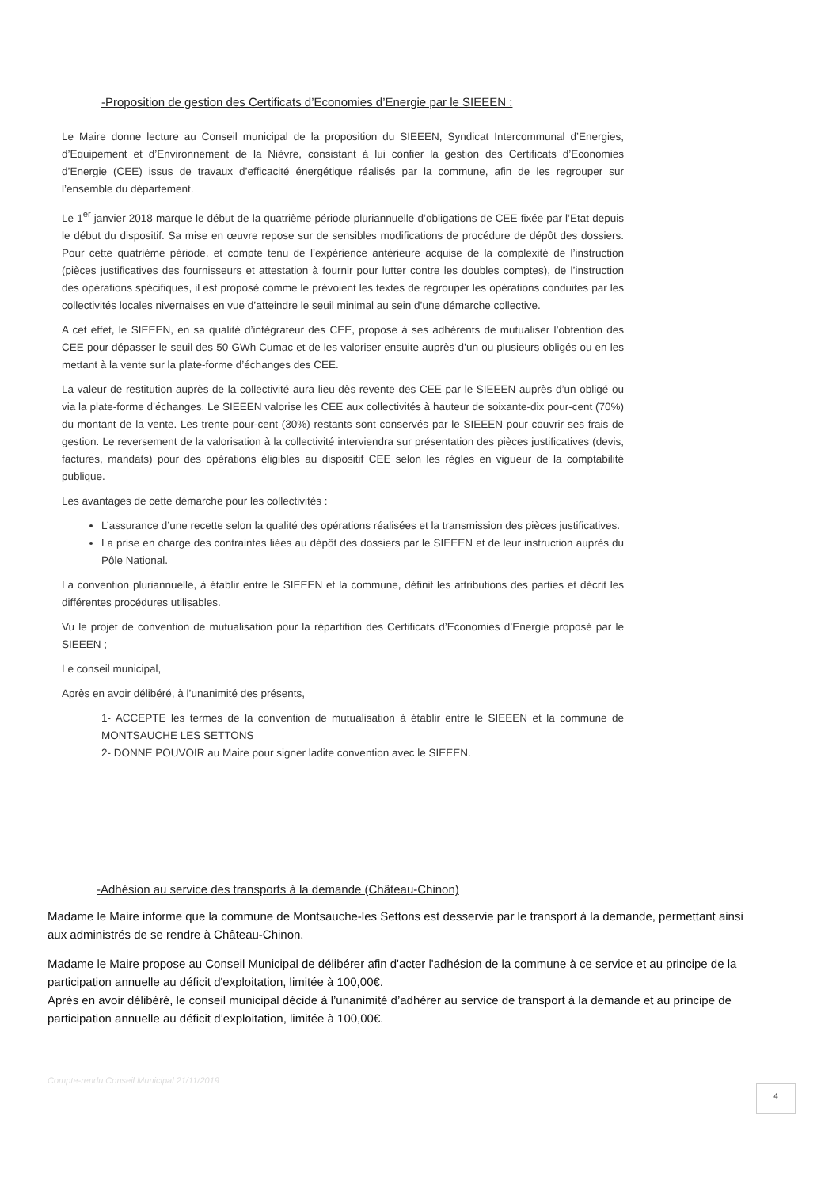-Proposition de gestion des Certificats d’Economies d’Energie par le SIEEEN :
Le Maire donne lecture au Conseil municipal de la proposition du SIEEEN, Syndicat Intercommunal d’Energies, d’Equipement et d’Environnement de la Nièvre, consistant à lui confier la gestion des Certificats d’Economies d’Energie (CEE) issus de travaux d’efficacité énergétique réalisés par la commune, afin de les regrouper sur l’ensemble du département.
Le 1<sup>er</sup> janvier 2018 marque le début de la quatrième période pluriannuelle d’obligations de CEE fixée par l’Etat depuis le début du dispositif. Sa mise en œuvre repose sur de sensibles modifications de procédure de dépôt des dossiers. Pour cette quatrième période, et compte tenu de l’expérience antérieure acquise de la complexité de l’instruction (pièces justificatives des fournisseurs et attestation à fournir pour lutter contre les doubles comptes), de l’instruction des opérations spécifiques, il est proposé comme le prévoient les textes de regrouper les opérations conduites par les collectivités locales nivernaises en vue d’atteindre le seuil minimal au sein d’une démarche collective.
A cet effet, le SIEEEN, en sa qualité d’intégrateur des CEE, propose à ses adhérents de mutualiser l’obtention des CEE pour dépasser le seuil des 50 GWh Cumac et de les valoriser ensuite auprès d’un ou plusieurs obligés ou en les mettant à la vente sur la plate-forme d’échanges des CEE.
La valeur de restitution auprès de la collectivité aura lieu dès revente des CEE par le SIEEEN auprès d’un obligé ou via la plate-forme d’échanges. Le SIEEEN valorise les CEE aux collectivités à hauteur de soixante-dix pour-cent (70%) du montant de la vente. Les trente pour-cent (30%) restants sont conservés par le SIEEEN pour couvrir ses frais de gestion. Le reversement de la valorisation à la collectivité interviendra sur présentation des pièces justificatives (devis, factures, mandats) pour des opérations éligibles au dispositif CEE selon les règles en vigueur de la comptabilité publique.
Les avantages de cette démarche pour les collectivités :
L’assurance d’une recette selon la qualité des opérations réalisées et la transmission des pièces justificatives.
La prise en charge des contraintes liées au dépôt des dossiers par le SIEEEN et de leur instruction auprès du Pôle National.
La convention pluriannuelle, à établir entre le SIEEEN et la commune, définit les attributions des parties et décrit les différentes procédures utilisables.
Vu le projet de convention de mutualisation pour la répartition des Certificats d’Economies d’Energie proposé par le SIEEEN ;
Le conseil municipal,
Après en avoir délibéré, à l’unanimité des présents,
1- ACCEPTE les termes de la convention de mutualisation à établir entre le SIEEEN et la commune de MONTSAUCHE LES SETTONS
2- DONNE POUVOIR au Maire pour signer ladite convention avec le SIEEEN.
-Adhésion au service des transports à la demande (Château-Chinon)
Madame le Maire informe que la commune de Montsauche-les Settons est desservie par le transport à la demande, permettant ainsi aux administrés de se rendre à Château-Chinon.
Madame le Maire propose au Conseil Municipal de délibérer afin d'acter l'adhésion de la commune à ce service et au principe de la participation annuelle au déficit d'exploitation, limitée à 100,00€.
Après en avoir délibéré, le conseil municipal décide à l’unanimité d’adhérer au service de transport à la demande et au principe de participation annuelle au déficit d’exploitation, limitée à 100,00€.
Compte-rendu Conseil Municipal 21/11/2019
4